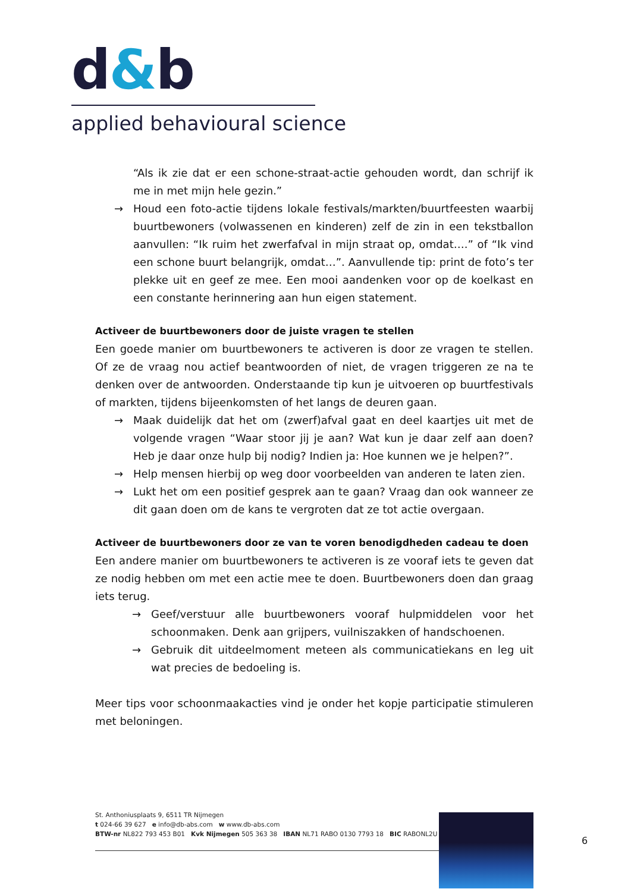d&b
applied behavioural science
“Als ik zie dat er een schone-straat-actie gehouden wordt, dan schrijf ik me in met mijn hele gezin.”
→ Houd een foto-actie tijdens lokale festivals/markten/buurtfeesten waarbij buurtbewoners (volwassenen en kinderen) zelf de zin in een tekstballon aanvullen: “Ik ruim het zwerfafval in mijn straat op, omdat….” of “Ik vind een schone buurt belangrijk, omdat…”. Aanvullende tip: print de foto’s ter plekke uit en geef ze mee. Een mooi aandenken voor op de koelkast en een constante herinnering aan hun eigen statement.
Activeer de buurtbewoners door de juiste vragen te stellen
Een goede manier om buurtbewoners te activeren is door ze vragen te stellen. Of ze de vraag nou actief beantwoorden of niet, de vragen triggeren ze na te denken over de antwoorden. Onderstaande tip kun je uitvoeren op buurtfestivals of markten, tijdens bijeenkomsten of het langs de deuren gaan.
→ Maak duidelijk dat het om (zwerf)afval gaat en deel kaartjes uit met de volgende vragen “Waar stoor jij je aan? Wat kun je daar zelf aan doen? Heb je daar onze hulp bij nodig? Indien ja: Hoe kunnen we je helpen?”.
→ Help mensen hierbij op weg door voorbeelden van anderen te laten zien.
→ Lukt het om een positief gesprek aan te gaan? Vraag dan ook wanneer ze dit gaan doen om de kans te vergroten dat ze tot actie overgaan.
Activeer de buurtbewoners door ze van te voren benodigdheden cadeau te doen
Een andere manier om buurtbewoners te activeren is ze vooraf iets te geven dat ze nodig hebben om met een actie mee te doen. Buurtbewoners doen dan graag iets terug.
→ Geef/verstuur alle buurtbewoners vooraf hulpmiddelen voor het schoonmaken. Denk aan grijpers, vuilniszakken of handschoenen.
→ Gebruik dit uitdeelmoment meteen als communicatiekans en leg uit wat precies de bedoeling is.
Meer tips voor schoonmaakacties vind je onder het kopje participatie stimuleren met beloningen.
St. Anthoniusplaats 9, 6511 TR Nijmegen
t 024-66 39 627 e info@db-abs.com w www.db-abs.com
BTW-nr NL822 793 453 B01 Kvk Nijmegen 505 363 38 IBAN NL71 RABO 0130 7793 18 BIC RABONL2U
6